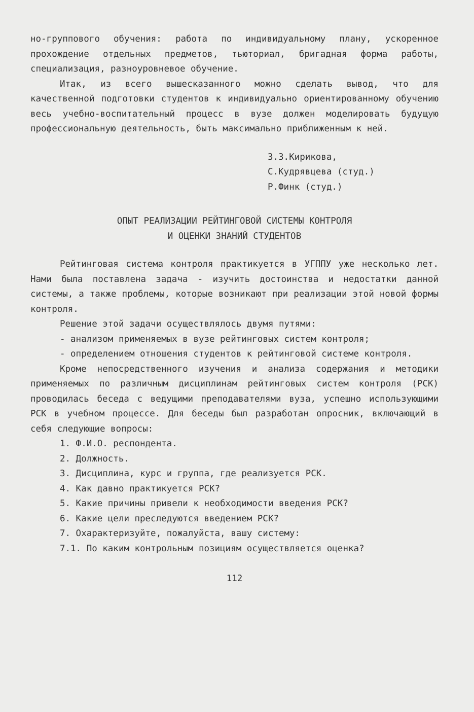но-группового обучения: работа по индивидуальному плану, ускоренное прохождение отдельных предметов, тьюториал, бригадная форма работы, специализация, разноуровневое обучение.
Итак, из всего вышесказанного можно сделать вывод, что для качественной подготовки студентов к индивидуально ориентированному обучению весь учебно-воспитательный процесс в вузе должен моделировать будущую профессиональную деятельность, быть максимально приближенным к ней.
З.З.Кирикова,
С.Кудрявцева (студ.)
Р.Финк (студ.)
ОПЫТ РЕАЛИЗАЦИИ РЕЙТИНГОВОЙ СИСТЕМЫ КОНТРОЛЯ
И ОЦЕНКИ ЗНАНИЙ СТУДЕНТОВ
Рейтинговая система контроля практикуется в УГППУ уже несколько лет. Нами была поставлена задача - изучить достоинства и недостатки данной системы, а также проблемы, которые возникают при реализации этой новой формы контроля.
Решение этой задачи осуществлялось двумя путями:
- анализом применяемых в вузе рейтинговых систем контроля;
- определением отношения студентов к рейтинговой системе контроля.
Кроме непосредственного изучения и анализа содержания и методики применяемых по различным дисциплинам рейтинговых систем контроля (РСК) проводилась беседа с ведущими преподавателями вуза, успешно использующими РСК в учебном процессе. Для беседы был разработан опросник, включающий в себя следующие вопросы:
1. Ф.И.О. респондента.
2. Должность.
3. Дисциплина, курс и группа, где реализуется РСК.
4. Как давно практикуется РСК?
5. Какие причины привели к необходимости введения РСК?
6. Какие цели преследуются введением РСК?
7. Охарактеризуйте, пожалуйста, вашу систему:
7.1. По каким контрольным позициям осуществляется оценка?
112